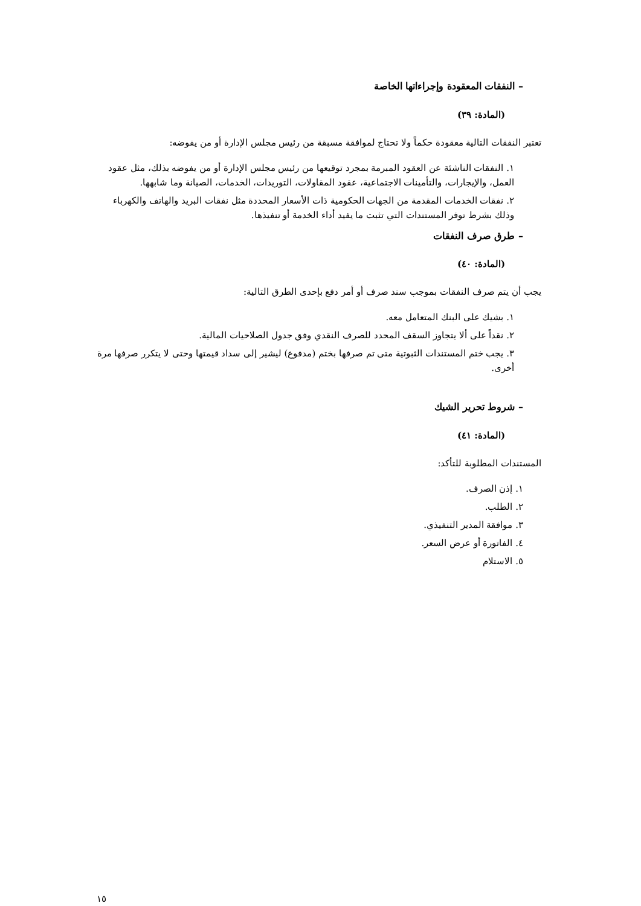– النفقات المعقودة وإجراءاتها الخاصة
(المادة: ٣٩)
تعتبر النفقات التالية معقودة حكماً ولا تحتاج لموافقة مسبقة من رئيس مجلس الإدارة أو من يفوضه:
١. النفقات الناشئة عن العقود المبرمة بمجرد توقيعها من رئيس مجلس الإدارة أو من يفوضه بذلك، مثل عقود العمل، والإيجارات، والتأمينات الاجتماعية، عقود المقاولات، التوريدات، الخدمات، الصيانة وما شابهها.
٢. نفقات الخدمات المقدمة من الجهات الحكومية ذات الأسعار المحددة مثل نفقات البريد والهاتف والكهرباء وذلك بشرط توفر المستندات التي تثبت ما يفيد أداء الخدمة أو تنفيذها.
– طرق صرف النفقات
(المادة: ٤٠)
يجب أن يتم صرف النفقات بموجب سند صرف أو أمر دفع بإحدى الطرق التالية:
١. بشيك على البنك المتعامل معه.
٢. نقداً على ألا يتجاوز السقف المحدد للصرف النقدي وفق جدول الصلاحيات المالية.
٣. يجب ختم المستندات الثبوتية متى تم صرفها بختم (مدفوع) ليشير إلى سداد قيمتها وحتى لا يتكرر صرفها مرة أخرى.
– شروط تحرير الشيك
(المادة: ٤١)
المستندات المطلوبة للتأكد:
١. إذن الصرف.
٢. الطلب.
٣. موافقة المدير التنفيذي.
٤. الفاتورة أو عرض السعر.
٥. الاستلام
١٥